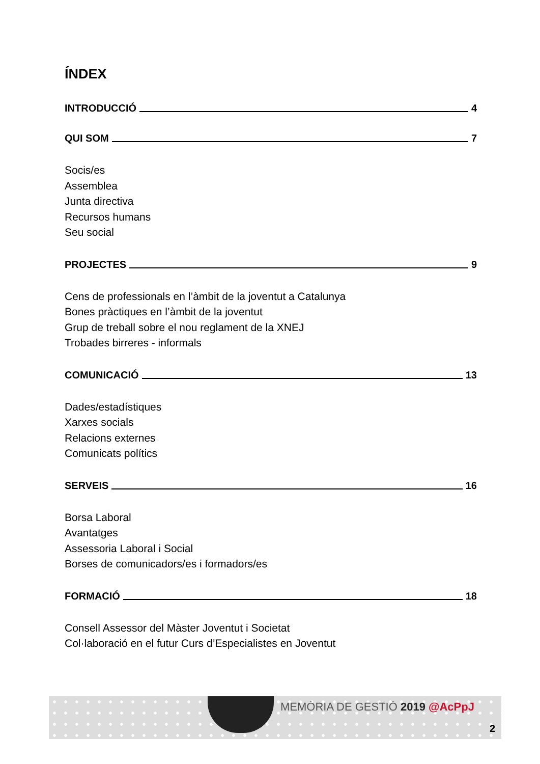ÍNDEX
INTRODUCCIÓ 4
QUI SOM 7
Socis/es
Assemblea
Junta directiva
Recursos humans
Seu social
PROJECTES 9
Cens de professionals en l’àmbit de la joventut a Catalunya
Bones pràctiques en l’àmbit de la joventut
Grup de treball sobre el nou reglament de la XNEJ
Trobades birreres - informals
COMUNICACIÓ 13
Dades/estadístiques
Xarxes socials
Relacions externes
Comunicats polítics
SERVEIS 16
Borsa Laboral
Avantatges
Assessoria Laboral i Social
Borses de comunicadors/es i formadors/es
FORMACIÓ 18
Consell Assessor del Màster Joventut i Societat
Col·laboració en el futur Curs d’Especialistes en Joventut
MEMÒRIA DE GESTIÓ 2019 @AcPpJ
2